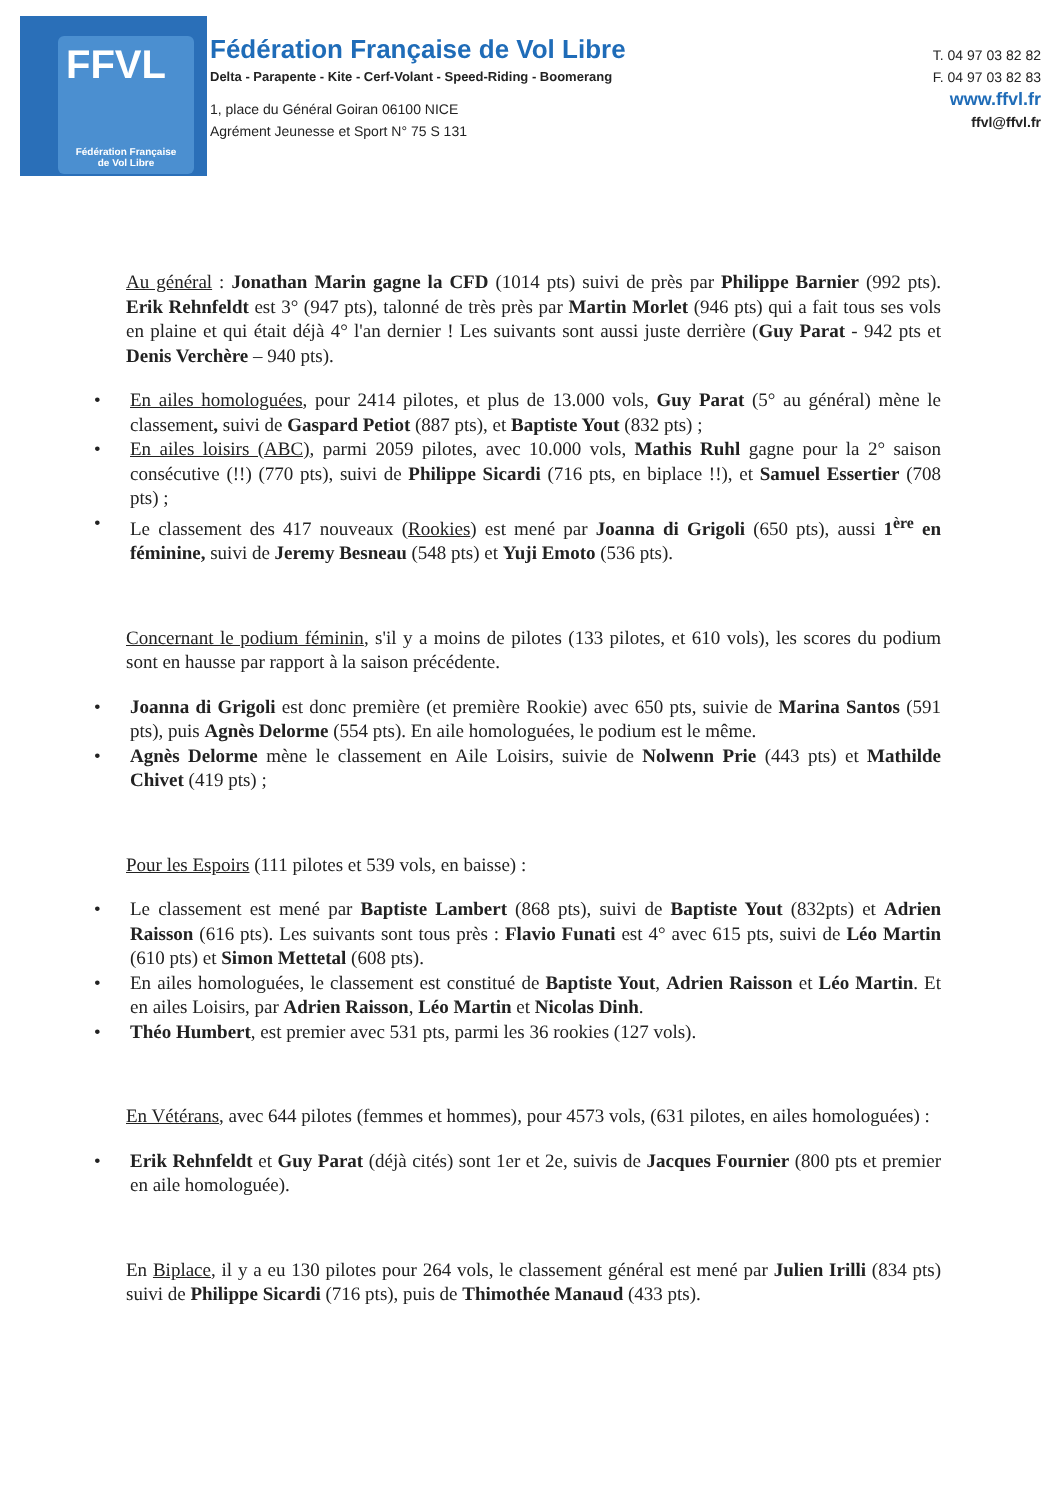FFVL
Fédération Française
de Vol Libre
Fédération Française de Vol Libre
Delta - Parapente - Kite - Cerf-Volant - Speed-Riding - Boomerang
1, place du Général Goiran 06100 NICE
Agrément Jeunesse et Sport N° 75 S 131
T. 04 97 03 82 82
F. 04 97 03 82 83
www.ffvl.fr
ffvl@ffvl.fr
Au général : Jonathan Marin gagne la CFD (1014 pts) suivi de près par Philippe Barnier (992 pts). Erik Rehnfeldt est 3° (947 pts), talonné de très près par Martin Morlet (946 pts) qui a fait tous ses vols en plaine et qui était déjà 4° l'an dernier ! Les suivants sont aussi juste derrière (Guy Parat - 942 pts et Denis Verchère – 940 pts).
• En ailes homologuées, pour 2414 pilotes, et plus de 13.000 vols, Guy Parat (5° au général) mène le classement, suivi de Gaspard Petiot (887 pts), et Baptiste Yout (832 pts) ;
• En ailes loisirs (ABC), parmi 2059 pilotes, avec 10.000 vols, Mathis Ruhl gagne pour la 2° saison consécutive (!!) (770 pts), suivi de Philippe Sicardi (716 pts, en biplace !!), et Samuel Essertier (708 pts) ;
• Le classement des 417 nouveaux (Rookies) est mené par Joanna di Grigoli (650 pts), aussi 1<sup>ère</sup> en féminine, suivi de Jeremy Besneau (548 pts) et Yuji Emoto (536 pts).
Concernant le podium féminin, s'il y a moins de pilotes (133 pilotes, et 610 vols), les scores du podium sont en hausse par rapport à la saison précédente.
• Joanna di Grigoli est donc première (et première Rookie) avec 650 pts, suivie de Marina Santos (591 pts), puis Agnès Delorme (554 pts). En aile homologuées, le podium est le même.
• Agnès Delorme mène le classement en Aile Loisirs, suivie de Nolwenn Prie (443 pts) et Mathilde Chivet (419 pts) ;
Pour les Espoirs (111 pilotes et 539 vols, en baisse) :
• Le classement est mené par Baptiste Lambert (868 pts), suivi de Baptiste Yout (832pts) et Adrien Raisson (616 pts). Les suivants sont tous près : Flavio Funati est 4° avec 615 pts, suivi de Léo Martin (610 pts) et Simon Mettetal (608 pts).
• En ailes homologuées, le classement est constitué de Baptiste Yout, Adrien Raisson et Léo Martin. Et en ailes Loisirs, par Adrien Raisson, Léo Martin et Nicolas Dinh.
• Théo Humbert, est premier avec 531 pts, parmi les 36 rookies (127 vols).
En Vétérans, avec 644 pilotes (femmes et hommes), pour 4573 vols, (631 pilotes, en ailes homologuées) :
• Erik Rehnfeldt et Guy Parat (déjà cités) sont 1er et 2e, suivis de Jacques Fournier (800 pts et premier en aile homologuée).
En Biplace, il y a eu 130 pilotes pour 264 vols, le classement général est mené par Julien Irilli (834 pts) suivi de Philippe Sicardi (716 pts), puis de Thimothée Manaud (433 pts).